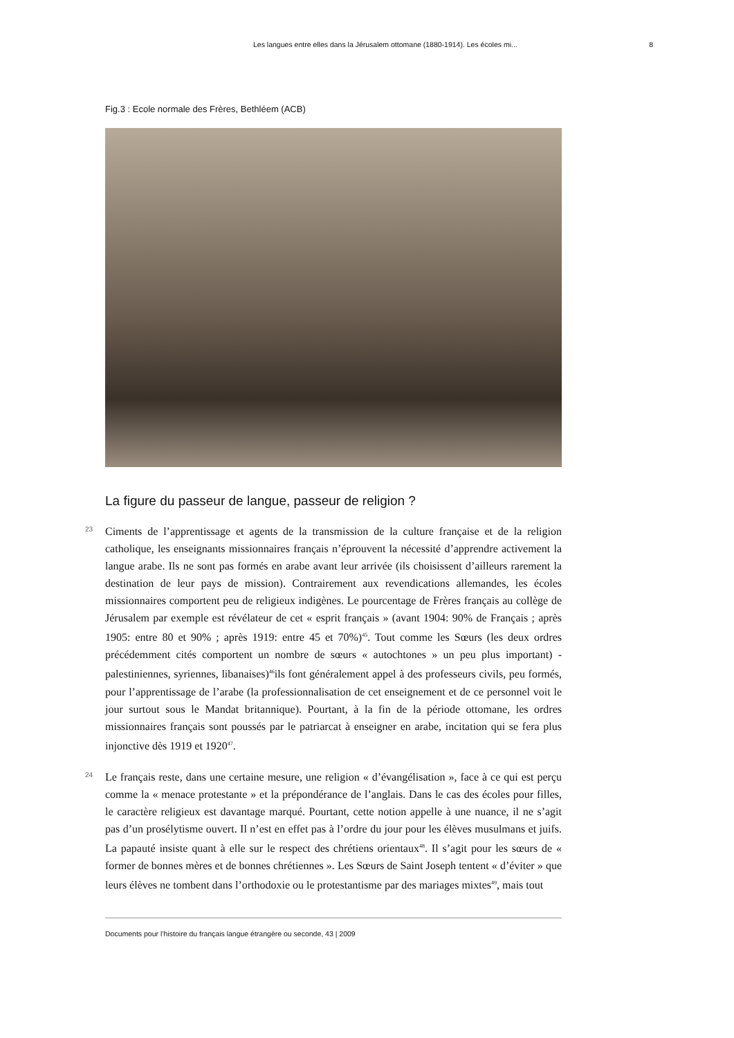Les langues entre elles dans la Jérusalem ottomane (1880-1914). Les écoles mi... 8
Fig.3 : Ecole normale des Frères, Bethléem (ACB)
La figure du passeur de langue, passeur de religion ?
23
Ciments de l’apprentissage et agents de la transmission de la culture française et de la religion catholique, les enseignants missionnaires français n’éprouvent la nécessité d’apprendre activement la langue arabe. Ils ne sont pas formés en arabe avant leur arrivée (ils choisissent d’ailleurs rarement la destination de leur pays de mission). Contrairement aux revendications allemandes, les écoles missionnaires comportent peu de religieux indigènes. Le pourcentage de Frères français au collège de Jérusalem par exemple est révélateur de cet « esprit français » (avant 1904: 90% de Français ; après 1905: entre 80 et 90% ; après 1919: entre 45 et 70%)<sup>45</sup>. Tout comme les Sœurs (les deux ordres précédemment cités comportent un nombre de sœurs « autochtones » un peu plus important) - palestiniennes, syriennes, libanaises)<sup>46</sup>ils font généralement appel à des professeurs civils, peu formés, pour l’apprentissage de l’arabe (la professionnalisation de cet enseignement et de ce personnel voit le jour surtout sous le Mandat britannique). Pourtant, à la fin de la période ottomane, les ordres missionnaires français sont poussés par le patriarcat à enseigner en arabe, incitation qui se fera plus injonctive dès 1919 et 1920<sup>47</sup>.
24
Le français reste, dans une certaine mesure, une religion « d’évangélisation », face à ce qui est perçu comme la « menace protestante » et la prépondérance de l’anglais. Dans le cas des écoles pour filles, le caractère religieux est davantage marqué. Pourtant, cette notion appelle à une nuance, il ne s’agit pas d’un prosélytisme ouvert. Il n’est en effet pas à l’ordre du jour pour les élèves musulmans et juifs. La papauté insiste quant à elle sur le respect des chrétiens orientaux<sup>48</sup>. Il s’agit pour les sœurs de « former de bonnes mères et de bonnes chrétiennes ». Les Sœurs de Saint Joseph tentent « d’éviter » que leurs élèves ne tombent dans l’orthodoxie ou le protestantisme par des mariages mixtes<sup>49</sup>, mais tout
Documents pour l’histoire du français langue étrangère ou seconde, 43 | 2009